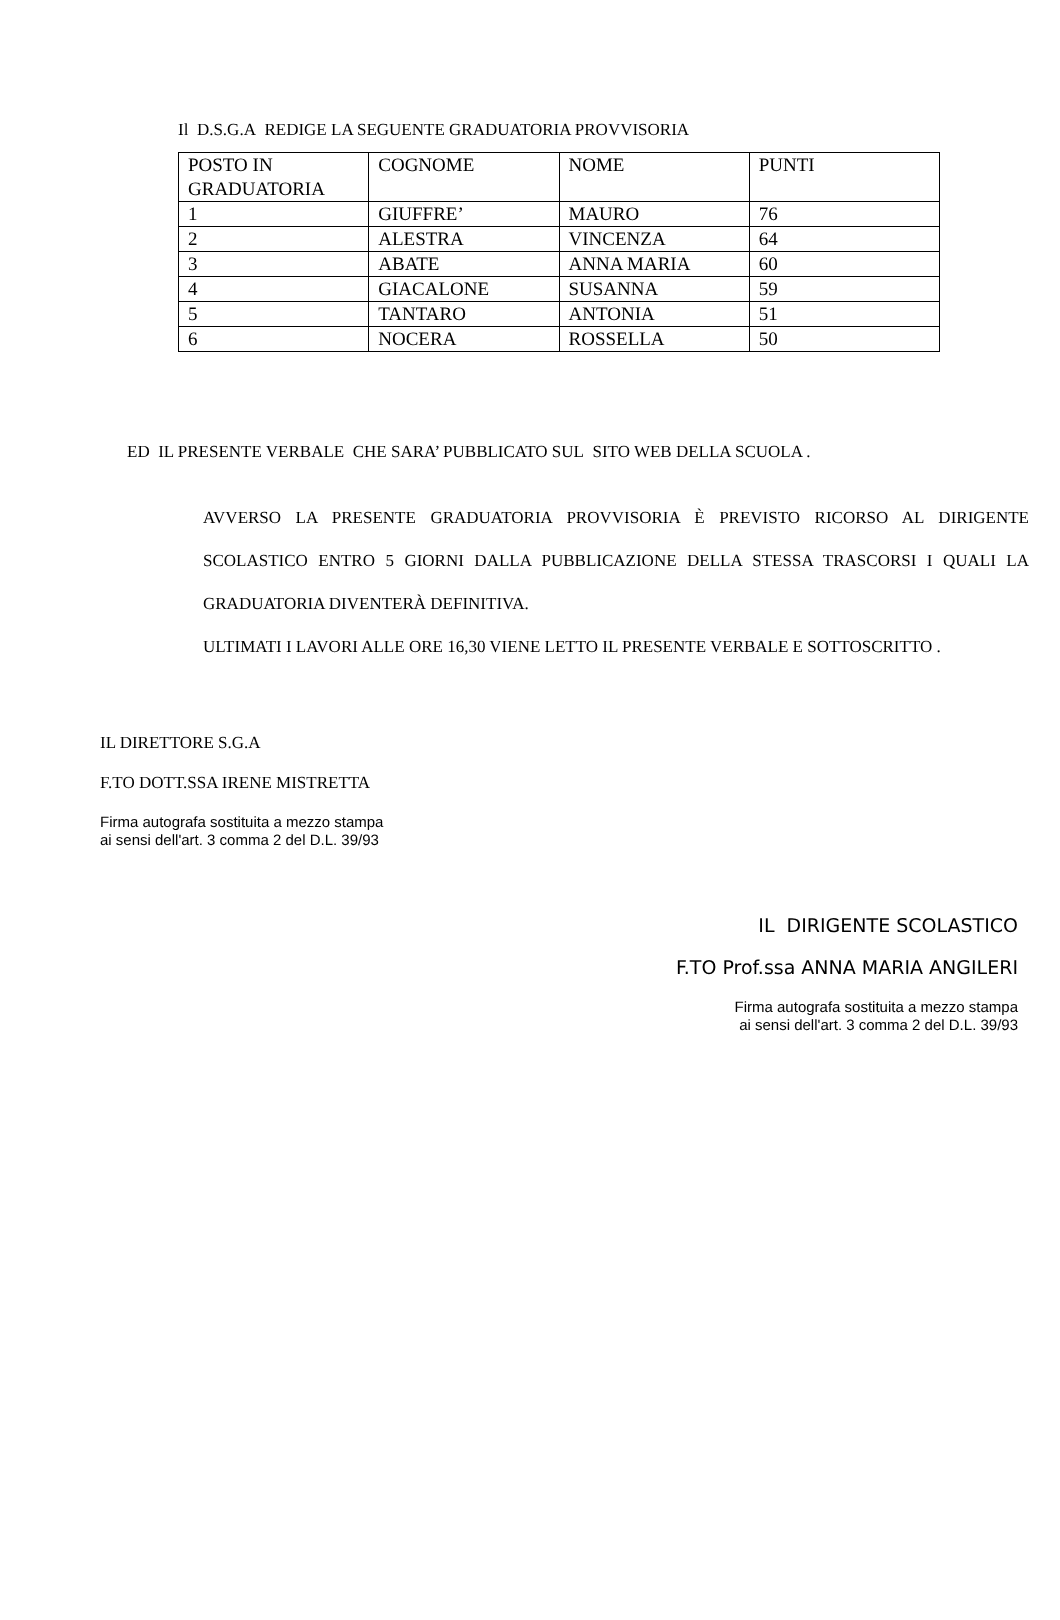Il D.S.G.A REDIGE LA SEGUENTE GRADUATORIA PROVVISORIA
| POSTO IN GRADUATORIA | COGNOME | NOME | PUNTI |
| 1 | GIUFFRE’ | MAURO | 76 |
| 2 | ALESTRA | VINCENZA | 64 |
| 3 | ABATE | ANNA MARIA | 60 |
| 4 | GIACALONE | SUSANNA | 59 |
| 5 | TANTARO | ANTONIA | 51 |
| 6 | NOCERA | ROSSELLA | 50 |
ED IL PRESENTE VERBALE CHE SARA’ PUBBLICATO SUL SITO WEB DELLA SCUOLA .
AVVERSO LA PRESENTE GRADUATORIA PROVVISORIA È PREVISTO RICORSO AL DIRIGENTE SCOLASTICO ENTRO 5 GIORNI DALLA PUBBLICAZIONE DELLA STESSA TRASCORSI I QUALI LA GRADUATORIA DIVENTERÀ DEFINITIVA.
ULTIMATI I LAVORI ALLE ORE 16,30 VIENE LETTO IL PRESENTE VERBALE E SOTTOSCRITTO .
IL DIRETTORE S.G.A
F.TO DOTT.SSA IRENE MISTRETTA
Firma autografa sostituita a mezzo stampa
ai sensi dell'art. 3 comma 2 del D.L. 39/93
IL DIRIGENTE SCOLASTICO
F.TO Prof.ssa ANNA MARIA ANGILERI
Firma autografa sostituita a mezzo stampa
ai sensi dell'art. 3 comma 2 del D.L. 39/93